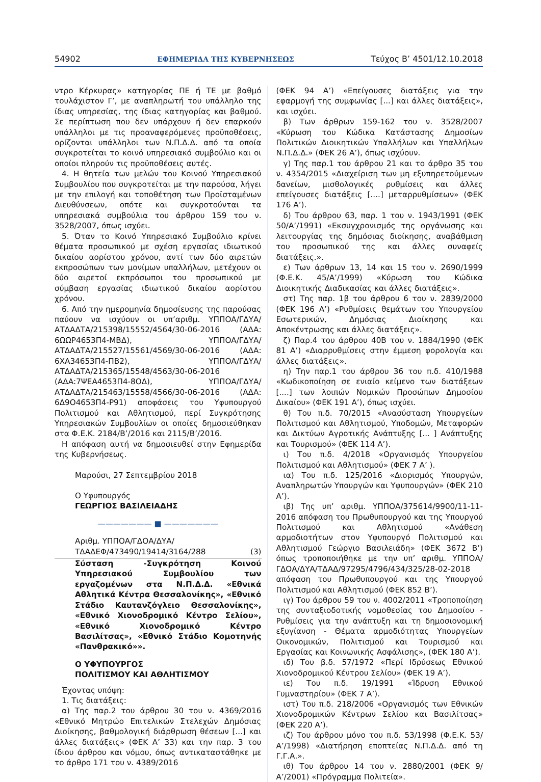54902 ΕΦΗΜΕΡΙΔΑ ΤΗΣ ΚΥΒΕΡΝΗΣΕΩΣ Τεύχος B’ 4501/12.10.2018
ντρο Κέρκυρας» κατηγορίας ΠΕ ή ΤΕ με βαθμό τουλάχιστον Γ’, με αναπληρωτή του υπάλληλο της ίδιας υπηρεσίας, της ίδιας κατηγορίας και βαθμού. Σε περίπτωση που δεν υπάρχουν ή δεν επαρκούν υπάλληλοι με τις προαναφερόμενες προϋποθέσεις, ορίζονται υπάλληλοι των Ν.Π.Δ.Δ. από τα οποία συγκροτείται το κοινό υπηρεσιακό συμβούλιο και οι οποίοι πληρούν τις προϋποθέσεις αυτές.
4. Η θητεία των μελών του Κοινού Υπηρεσιακού Συμβουλίου που συγκροτείται με την παρούσα, λήγει με την επιλογή και τοποθέτηση των Προϊσταμένων Διευθύνσεων, οπότε και συγκροτούνται τα υπηρεσιακά συμβούλια του άρθρου 159 του ν. 3528/2007, όπως ισχύει.
5. Όταν το Κοινό Υπηρεσιακό Συμβούλιο κρίνει θέματα προσωπικού με σχέση εργασίας ιδιωτικού δικαίου αορίστου χρόνου, αντί των δύο αιρετών εκπροσώπων των μονίμων υπαλλήλων, μετέχουν οι δύο αιρετοί εκπρόσωποι του προσωπικού με σύμβαση εργασίας ιδιωτικού δικαίου αορίστου χρόνου.
6. Από την ημερομηνία δημοσίευσης της παρούσας παύουν να ισχύουν οι υπ’αριθμ. ΥΠΠΟΑ/ΓΔΥΑ/ΑΤΔΑΔΤΑ/215398/15552/4564/30-06-2016 (ΑΔΑ: 6ΩΩΡ4653Π4-ΜΒΔ), ΥΠΠΟΑ/ΓΔΥΑ/ΑΤΔΑΔΤΑ/215527/15561/4569/30-06-2016 (ΑΔΑ: 6ΧΑ34653Π4-ΠΒ2), ΥΠΠΟΑ/ΓΔΥΑ/ΑΤΔΑΔΤΑ/215365/15548/4563/30-06-2016 (ΑΔΑ:7ΨΕΑ4653Π4-8ΟΔ), ΥΠΠΟΑ/ΓΔΥΑ/ΑΤΔΑΔΤΑ/215463/15558/4566/30-06-2016 (ΑΔΑ: 6Δ9Ο4653Π4-Ρ91) αποφάσεις του Υφυπουργού Πολιτισμού και Αθλητισμού, περί Συγκρότησης Υπηρεσιακών Συμβουλίων οι οποίες δημοσιεύθηκαν στα Φ.Ε.Κ. 2184/Β’/2016 και 2115/Β’/2016.
Η απόφαση αυτή να δημοσιευθεί στην Εφημερίδα της Κυβερνήσεως.
Μαρούσι, 27 Σεπτεμβρίου 2018
Ο Υφυπουργός
ΓΕΩΡΓΙΟΣ ΒΑΣΙΛΕΙΑΔΗΣ
——————— ■ ———————
Αριθμ. ΥΠΠΟΑ/ΓΔΟΑ/ΔΥΑ/
ΤΔΑΔΕΦ/473490/19414/3164/288 (3)
Σύσταση -Συγκρότηση Κοινού Υπηρεσιακού Συμβουλίου των εργαζομένων στα Ν.Π.Δ.Δ. «Εθνικά Αθλητικά Κέντρα Θεσσαλονίκης», «Εθνικό Στάδιο Καυτανζόγλειο Θεσσαλονίκης», «Εθνικό Χιονοδρομικό Κέντρο Σελίου», «Εθνικό Χιονοδρομικό Κέντρο Βασιλίτσας», «Εθνικό Στάδιο Κομοτηνής «Πανθρακικό»».
Ο ΥΦΥΠΟΥΡΓΟΣ
ΠΟΛΙΤΙΣΜΟΥ ΚΑΙ ΑΘΛΗΤΙΣΜΟΥ
Έχοντας υπόψη:
1. Τις διατάξεις:
α) Της παρ.2 του άρθρου 30 του ν. 4369/2016 «Εθνικό Μητρώο Επιτελικών Στελεχών Δημόσιας Διοίκησης, βαθμολογική διάρθρωση θέσεων [...] και άλλες διατάξεις» (ΦΕΚ Α’ 33) και την παρ. 3 του ίδιου άρθρου και νόμου, όπως αντικαταστάθηκε με το άρθρο 171 του ν. 4389/2016
(ΦΕΚ 94 Α’) «Επείγουσες διατάξεις για την εφαρμογή της συμφωνίας [...] και άλλες διατάξεις», και ισχύει.
β) Των άρθρων 159-162 του ν. 3528/2007 «Κύρωση του Κώδικα Κατάστασης Δημοσίων Πολιτικών Διοικητικών Υπαλλήλων και Υπαλλήλων Ν.Π.Δ.Δ.» (ΦΕΚ 26 Α’), όπως ισχύουν.
γ) Της παρ.1 του άρθρου 21 και το άρθρο 35 του ν. 4354/2015 «Διαχείριση των μη εξυπηρετούμενων δανείων, μισθολογικές ρυθμίσεις και άλλες επείγουσες διατάξεις [....] μεταρρυθμίσεων» (ΦΕΚ 176 Α’).
δ) Του άρθρου 63, παρ. 1 του ν. 1943/1991 (ΦΕΚ 50/Α’/1991) «Εκσυγχρονισμός της οργάνωσης και λειτουργίας της δημόσιας διοίκησης, αναβάθμιση του προσωπικού της και άλλες συναφείς διατάξεις.».
ε) Των άρθρων 13, 14 και 15 του ν. 2690/1999 (Φ.Ε.Κ. 45/Α’/1999) «Κύρωση του Κώδικα Διοικητικής Διαδικασίας και άλλες διατάξεις».
στ) Της παρ. 1β του άρθρου 6 του ν. 2839/2000 (ΦΕΚ 196 Α’) «Ρυθμίσεις θεμάτων του Υπουργείου Εσωτερικών, Δημόσιας Διοίκησης και Αποκέντρωσης και άλλες διατάξεις».
ζ) Παρ.4 του άρθρου 40Β του ν. 1884/1990 (ΦΕΚ 81 Α’) «Διαρρυθμίσεις στην έμμεση φορολογία και άλλες διατάξεις».
η) Την παρ.1 του άρθρου 36 του π.δ. 410/1988 «Κωδικοποίηση σε ενιαίο κείμενο των διατάξεων [....] των λοιπών Νομικών Προσώπων Δημοσίου Δικαίου» (ΦΕΚ 191 Α’), όπως ισχύει.
θ) Του π.δ. 70/2015 «Ανασύσταση Υπουργείων Πολιτισμού και Αθλητισμού, Υποδομών, Μεταφορών και Δικτύων Αγροτικής Ανάπτυξης [... ] Ανάπτυξης και Τουρισμού» (ΦΕΚ 114 Α’).
ι) Του π.δ. 4/2018 «Οργανισμός Υπουργείου Πολιτισμού και Αθλητισμού» (ΦΕΚ 7 Α’ ).
ια) Του π.δ. 125/2016 «Διορισμός Υπουργών, Αναπληρωτών Υπουργών και Υφυπουργών» (ΦΕΚ 210 Α’).
ιβ) Της υπ’ αριθμ. ΥΠΠΟΑ/375614/9900/11-11-2016 απόφαση του Πρωθυπουργού και της Υπουργού Πολιτισμού και Αθλητισμού «Ανάθεση αρμοδιοτήτων στον Υφυπουργό Πολιτισμού και Αθλητισμού Γεώργιο Βασιλειάδη» (ΦΕΚ 3672 Β’) όπως τροποποιήθηκε με την υπ’ αριθμ. ΥΠΠΟΑ/ΓΔΟΑ/ΔΥΑ/ΤΔΑΔ/97295/4796/434/325/28-02-2018 απόφαση του Πρωθυπουργού και της Υπουργού Πολιτισμού και Αθλητισμού (ΦΕΚ 852 Β’).
ιγ) Του άρθρου 59 του ν. 4002/2011 «Τροποποίηση της συνταξιοδοτικής νομοθεσίας του Δημοσίου - Ρυθμίσεις για την ανάπτυξη και τη δημοσιονομική εξυγίανση - Θέματα αρμοδιότητας Υπουργείων Οικονομικών, Πολιτισμού και Τουρισμού και Εργασίας και Κοινωνικής Ασφάλισης», (ΦΕΚ 180 Α’).
ιδ) Του β.δ. 57/1972 «Περί Ιδρύσεως Εθνικού Χιονοδρομικού Κέντρου Σελίου» (ΦΕΚ 19 Α’).
ιε) Του π.δ. 19/1991 «Ίδρυση Εθνικού Γυμναστηρίου» (ΦΕΚ 7 Α’).
ιστ) Του π.δ. 218/2006 «Οργανισμός των Εθνικών Χιονοδρομικών Κέντρων Σελίου και Βασιλίτσας» (ΦΕΚ 220 Α’).
ιζ) Του άρθρου μόνο του π.δ. 53/1998 (Φ.Ε.Κ. 53/Α’/1998) «Διατήρηση εποπτείας Ν.Π.Δ.Δ. από τη Γ.Γ.Α.».
ιθ) Του άρθρου 14 του ν. 2880/2001 (ΦΕΚ 9/Α’/2001) «Πρόγραμμα Πολιτεία».